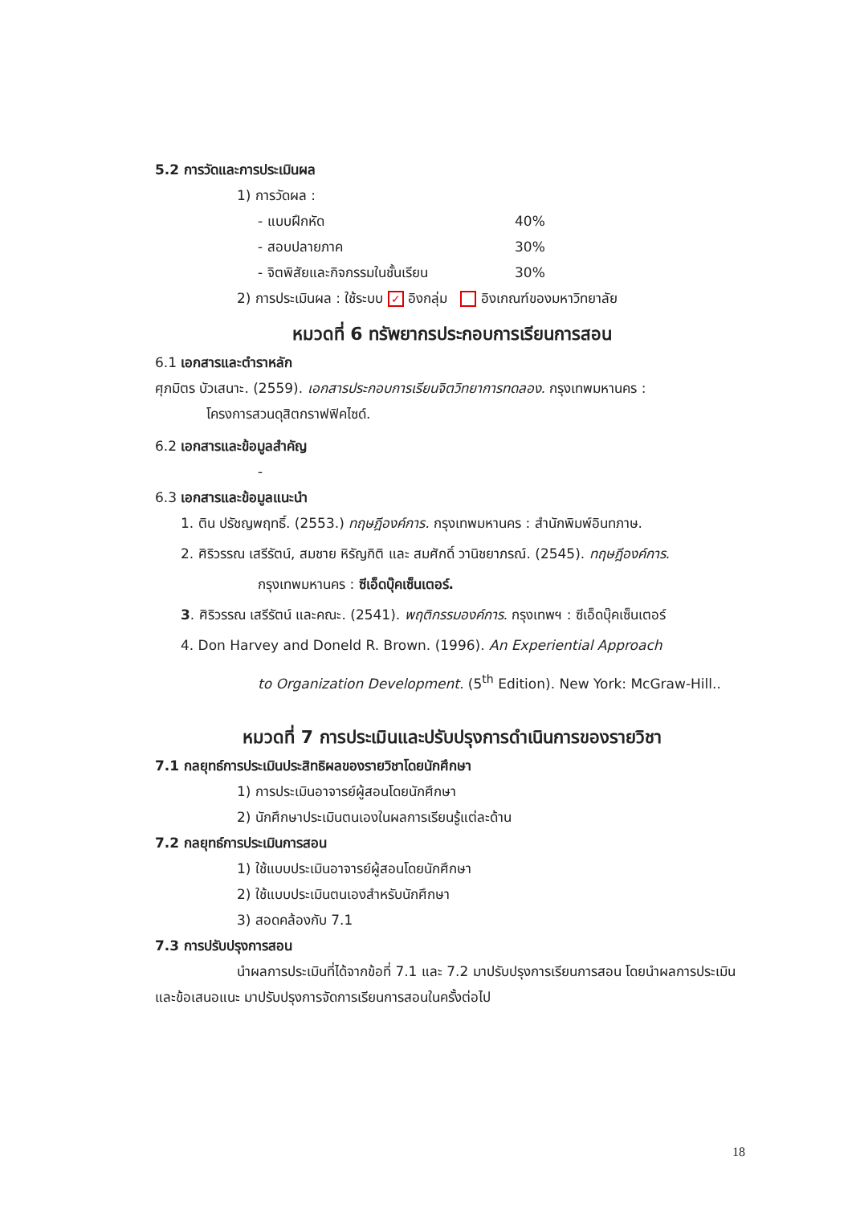5.2 การวัดและการประเมินผล
1) การวัดผล :
- แบบฝึกหัด 40%
- สอบปลายภาค 30%
- จิตพิสัยและกิจกรรมในชั้นเรียน 30%
2) การประเมินผล : ใช้ระบบ ✓ อิงกลุ่ม อิงเกณฑ์ของมหาวิทยาลัย
หมวดที่ 6 ทรัพยากรประกอบการเรียนการสอน
6.1 เอกสารและตำราหลัก
ศุภมิตร บัวเสนาะ. (2559). เอกสารประกอบการเรียนจิตวิทยาการทดลอง. กรุงเทพมหานคร :
โครงการสวนดุสิตกราฟฟิคไซด์.
6.2 เอกสารและข้อมูลสำคัญ
-
6.3 เอกสารและข้อมูลแนะนำ
1. ติน ปรัชญพฤทธิ์. (2553.) ทฤษฎีองค์การ. กรุงเทพมหานคร : สำนักพิมพ์อินทภาษ.
2. ศิริวรรณ เสรีรัตน์, สมชาย หิรัญกิติ และ สมศักดิ์ วานิชยาภรณ์. (2545). ทฤษฎีองค์การ.
กรุงเทพมหานคร : ซีเอ็ดบุ๊คเซ็นเตอร์.
3. ศิริวรรณ เสรีรัตน์ และคณะ. (2541). พฤติกรรมองค์การ. กรุงเทพฯ : ซีเอ็ดบุ๊คเซ็นเตอร์
4. Don Harvey and Doneld R. Brown. (1996). An Experiential Approach
to Organization Development. (5<sup>th</sup> Edition). New York: McGraw-Hill..
หมวดที่ 7 การประเมินและปรับปรุงการดำเนินการของรายวิชา
7.1 กลยุทธ์การประเมินประสิทธิผลของรายวิชาโดยนักศึกษา
1) การประเมินอาจารย์ผู้สอนโดยนักศึกษา
2) นักศึกษาประเมินตนเองในผลการเรียนรู้แต่ละด้าน
7.2 กลยุทธ์การประเมินการสอน
1) ใช้แบบประเมินอาจารย์ผู้สอนโดยนักศึกษา
2) ใช้แบบประเมินตนเองสำหรับนักศึกษา
3) สอดคล้องกับ 7.1
7.3 การปรับปรุงการสอน
นำผลการประเมินที่ได้จากข้อที่ 7.1 และ 7.2 มาปรับปรุงการเรียนการสอน โดยนำผลการประเมินและข้อเสนอแนะ มาปรับปรุงการจัดการเรียนการสอนในครั้งต่อไป
18